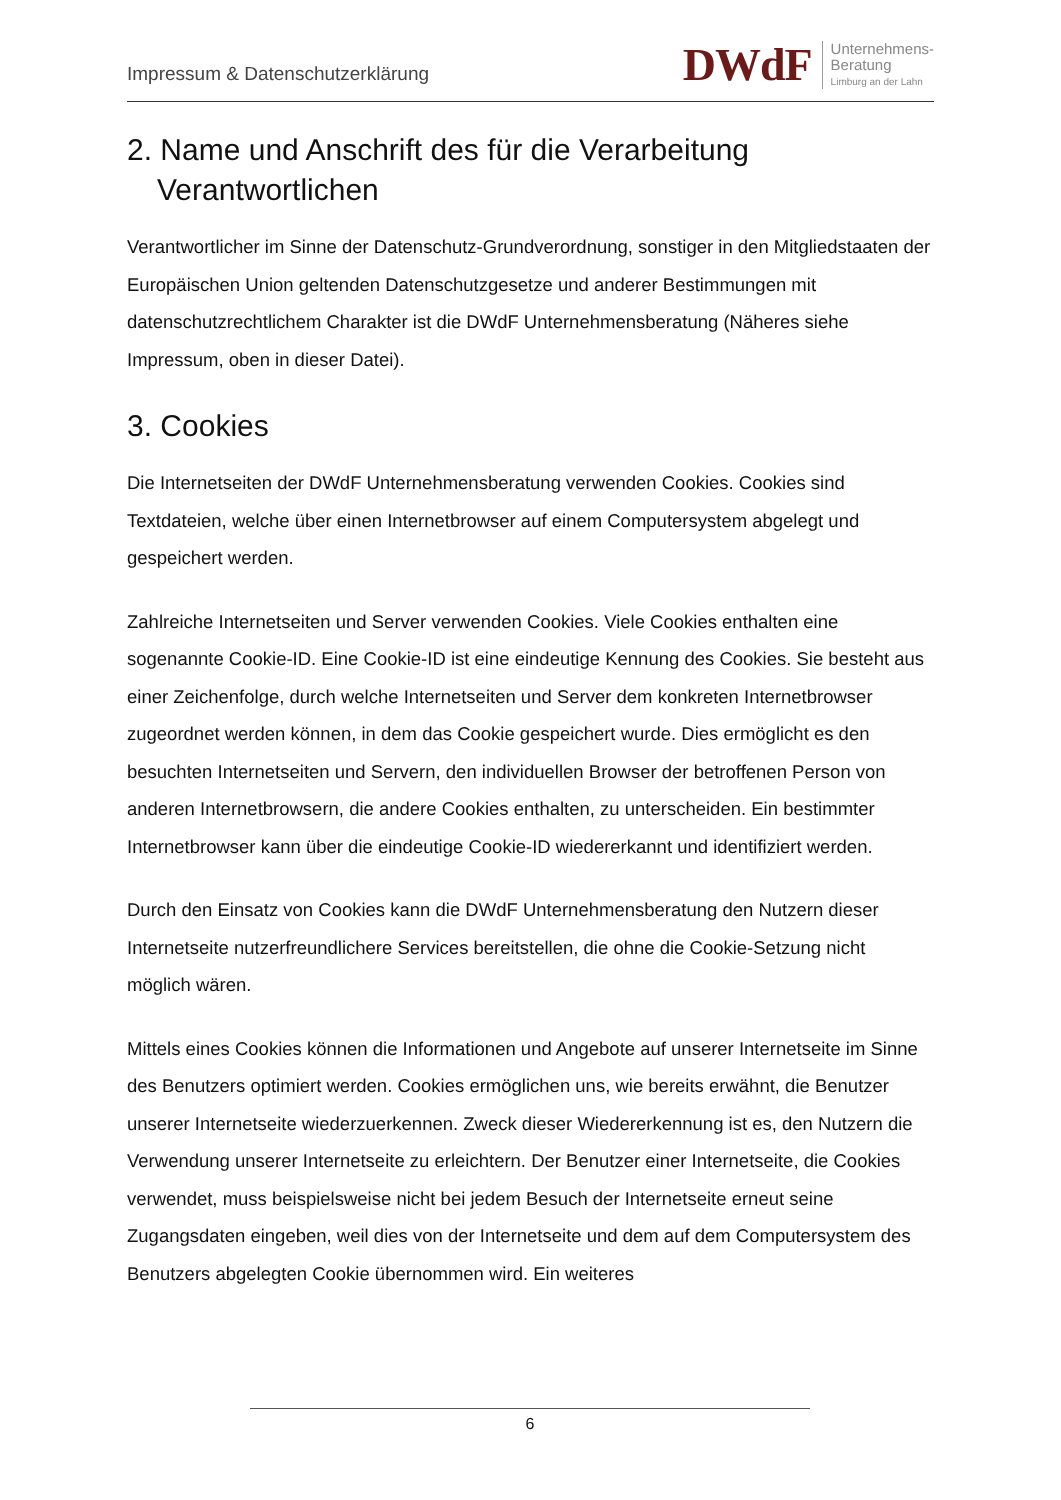Impressum & Datenschutzerklärung
DWdF
Unternehmens-
Beratung
Limburg an der Lahn
2. Name und Anschrift des für die Verarbeitung
Verantwortlichen
Verantwortlicher im Sinne der Datenschutz-Grundverordnung, sonstiger in den Mitgliedstaaten der Europäischen Union geltenden Datenschutzgesetze und anderer Bestimmungen mit datenschutzrechtlichem Charakter ist die DWdF Unternehmensberatung (Näheres siehe Impressum, oben in dieser Datei).
3. Cookies
Die Internetseiten der DWdF Unternehmensberatung verwenden Cookies. Cookies sind Textdateien, welche über einen Internetbrowser auf einem Computersystem abgelegt und gespeichert werden.
Zahlreiche Internetseiten und Server verwenden Cookies. Viele Cookies enthalten eine sogenannte Cookie-ID. Eine Cookie-ID ist eine eindeutige Kennung des Cookies. Sie besteht aus einer Zeichenfolge, durch welche Internetseiten und Server dem konkreten Internetbrowser zugeordnet werden können, in dem das Cookie gespeichert wurde. Dies ermöglicht es den besuchten Internetseiten und Servern, den individuellen Browser der betroffenen Person von anderen Internetbrowsern, die andere Cookies enthalten, zu unterscheiden. Ein bestimmter Internetbrowser kann über die eindeutige Cookie-ID wiedererkannt und identifiziert werden.
Durch den Einsatz von Cookies kann die DWdF Unternehmensberatung den Nutzern dieser Internetseite nutzerfreundlichere Services bereitstellen, die ohne die Cookie-Setzung nicht möglich wären.
Mittels eines Cookies können die Informationen und Angebote auf unserer Internetseite im Sinne des Benutzers optimiert werden. Cookies ermöglichen uns, wie bereits erwähnt, die Benutzer unserer Internetseite wiederzuerkennen. Zweck dieser Wiedererkennung ist es, den Nutzern die Verwendung unserer Internetseite zu erleichtern. Der Benutzer einer Internetseite, die Cookies verwendet, muss beispielsweise nicht bei jedem Besuch der Internetseite erneut seine Zugangsdaten eingeben, weil dies von der Internetseite und dem auf dem Computersystem des Benutzers abgelegten Cookie übernommen wird. Ein weiteres
6